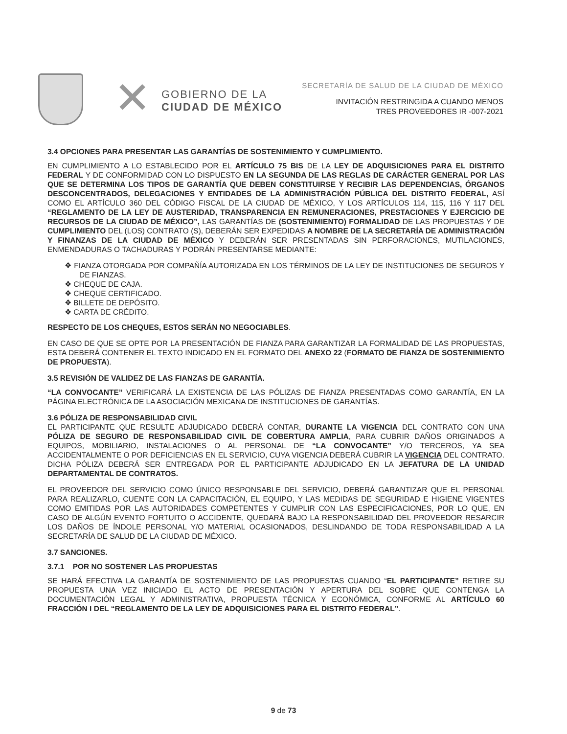✕
GOBIERNO DE LA
CIUDAD DE MÉXICO
SECRETARÍA DE SALUD DE LA CIUDAD DE MÉXICO
INVITACIÓN RESTRINGIDA A CUANDO MENOS
TRES PROVEEDORES IR -007-2021
3.4 OPCIONES PARA PRESENTAR LAS GARANTÍAS DE SOSTENIMIENTO Y CUMPLIMIENTO.
EN CUMPLIMIENTO A LO ESTABLECIDO POR EL ARTÍCULO 75 BIS DE LA LEY DE ADQUISICIONES PARA EL DISTRITO FEDERAL Y DE CONFORMIDAD CON LO DISPUESTO EN LA SEGUNDA DE LAS REGLAS DE CARÁCTER GENERAL POR LAS QUE SE DETERMINA LOS TIPOS DE GARANTÍA QUE DEBEN CONSTITUIRSE Y RECIBIR LAS DEPENDENCIAS, ÓRGANOS DESCONCENTRADOS, DELEGACIONES Y ENTIDADES DE LA ADMINISTRACIÓN PÚBLICA DEL DISTRITO FEDERAL, ASÍ COMO EL ARTÍCULO 360 DEL CÓDIGO FISCAL DE LA CIUDAD DE MÉXICO, Y LOS ARTÍCULOS 114, 115, 116 Y 117 DEL “REGLAMENTO DE LA LEY DE AUSTERIDAD, TRANSPARENCIA EN REMUNERACIONES, PRESTACIONES Y EJERCICIO DE RECURSOS DE LA CIUDAD DE MÉXICO”, LAS GARANTÍAS DE (SOSTENIMIENTO) FORMALIDAD DE LAS PROPUESTAS Y DE CUMPLIMIENTO DEL (LOS) CONTRATO (S), DEBERÁN SER EXPEDIDAS A NOMBRE DE LA SECRETARÍA DE ADMINISTRACIÓN Y FINANZAS DE LA CIUDAD DE MÉXICO Y DEBERÁN SER PRESENTADAS SIN PERFORACIONES, MUTILACIONES, ENMENDADURAS O TACHADURAS Y PODRÁN PRESENTARSE MEDIANTE:
❖ FIANZA OTORGADA POR COMPAÑÍA AUTORIZADA EN LOS TÉRMINOS DE LA LEY DE INSTITUCIONES DE SEGUROS Y DE FIANZAS.
❖ CHEQUE DE CAJA.
❖ CHEQUE CERTIFICADO.
❖ BILLETE DE DEPÓSITO.
❖ CARTA DE CRÉDITO.
RESPECTO DE LOS CHEQUES, ESTOS SERÁN NO NEGOCIABLES.
EN CASO DE QUE SE OPTE POR LA PRESENTACIÓN DE FIANZA PARA GARANTIZAR LA FORMALIDAD DE LAS PROPUESTAS, ESTA DEBERÁ CONTENER EL TEXTO INDICADO EN EL FORMATO DEL ANEXO 22 (FORMATO DE FIANZA DE SOSTENIMIENTO DE PROPUESTA).
3.5 REVISIÓN DE VALIDEZ DE LAS FIANZAS DE GARANTÍA.
“LA CONVOCANTE” VERIFICARÁ LA EXISTENCIA DE LAS PÓLIZAS DE FIANZA PRESENTADAS COMO GARANTÍA, EN LA PÁGINA ELECTRÓNICA DE LA ASOCIACIÓN MEXICANA DE INSTITUCIONES DE GARANTÍAS.
3.6 PÓLIZA DE RESPONSABILIDAD CIVIL
EL PARTICIPANTE QUE RESULTE ADJUDICADO DEBERÁ CONTAR, DURANTE LA VIGENCIA DEL CONTRATO CON UNA PÓLIZA DE SEGURO DE RESPONSABILIDAD CIVIL DE COBERTURA AMPLIA, PARA CUBRIR DAÑOS ORIGINADOS A EQUIPOS, MOBILIARIO, INSTALACIONES O AL PERSONAL DE “LA CONVOCANTE” Y/O TERCEROS, YA SEA ACCIDENTALMENTE O POR DEFICIENCIAS EN EL SERVICIO, CUYA VIGENCIA DEBERÁ CUBRIR LA VIGENCIA DEL CONTRATO. DICHA PÓLIZA DEBERÁ SER ENTREGADA POR EL PARTICIPANTE ADJUDICADO EN LA JEFATURA DE LA UNIDAD DEPARTAMENTAL DE CONTRATOS.
EL PROVEEDOR DEL SERVICIO COMO ÚNICO RESPONSABLE DEL SERVICIO, DEBERÁ GARANTIZAR QUE EL PERSONAL PARA REALIZARLO, CUENTE CON LA CAPACITACIÓN, EL EQUIPO, Y LAS MEDIDAS DE SEGURIDAD E HIGIENE VIGENTES COMO EMITIDAS POR LAS AUTORIDADES COMPETENTES Y CUMPLIR CON LAS ESPECIFICACIONES, POR LO QUE, EN CASO DE ALGÚN EVENTO FORTUITO O ACCIDENTE, QUEDARÁ BAJO LA RESPONSABILIDAD DEL PROVEEDOR RESARCIR LOS DAÑOS DE ÍNDOLE PERSONAL Y/O MATERIAL OCASIONADOS, DESLINDANDO DE TODA RESPONSABILIDAD A LA SECRETARÍA DE SALUD DE LA CIUDAD DE MÉXICO.
3.7 SANCIONES.
3.7.1 POR NO SOSTENER LAS PROPUESTAS
SE HARÁ EFECTIVA LA GARANTÍA DE SOSTENIMIENTO DE LAS PROPUESTAS CUANDO “EL PARTICIPANTE” RETIRE SU PROPUESTA UNA VEZ INICIADO EL ACTO DE PRESENTACIÓN Y APERTURA DEL SOBRE QUE CONTENGA LA DOCUMENTACIÓN LEGAL Y ADMINISTRATIVA, PROPUESTA TÉCNICA Y ECONÓMICA, CONFORME AL ARTÍCULO 60 FRACCIÓN I DEL “REGLAMENTO DE LA LEY DE ADQUISICIONES PARA EL DISTRITO FEDERAL”.
9 de 73